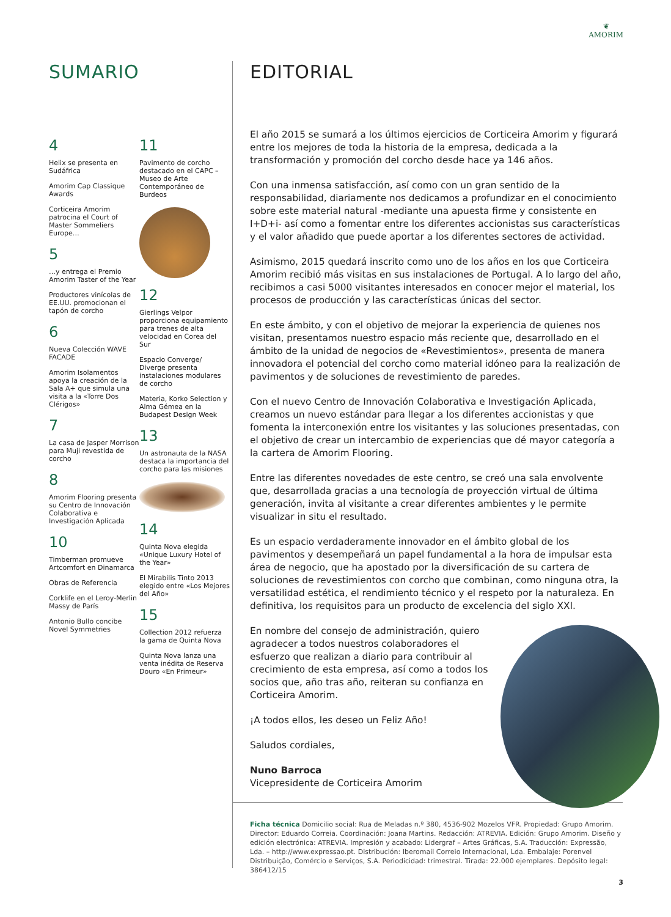❦
AMORIM
SUMARIO
4
Helix se presenta en Sudáfrica
Amorim Cap Classique Awards
Corticeira Amorim patrocina el Court of Master Sommeliers Europe…
5
…y entrega el Premio Amorim Taster of the Year
Productores vinícolas de EE.UU. promocionan el tapón de corcho
6
Nueva Colección WAVE FACADE
Amorim Isolamentos apoya la creación de la Sala A+ que simula una visita a la «Torre Dos Clérigos»
7
La casa de Jasper Morrison para Muji revestida de corcho
8
Amorim Flooring presenta su Centro de Innovación Colaborativa e Investigación Aplicada
10
Timberman promueve Artcomfort en Dinamarca
Obras de Referencia
Corklife en el Leroy-Merlin Massy de París
Antonio Bullo concibe Novel Symmetries
11
Pavimento de corcho destacado en el CAPC – Museo de Arte Contemporáneo de Burdeos
12
Gierlings Velpor proporciona equipamiento para trenes de alta velocidad en Corea del Sur
Espacio Converge/ Diverge presenta instalaciones modulares de corcho
Materia, Korko Selection y Alma Gémea en la Budapest Design Week
13
Un astronauta de la NASA destaca la importancia del corcho para las misiones
14
Quinta Nova elegida «Unique Luxury Hotel of the Year»
El Mirabilis Tinto 2013 elegido entre «Los Mejores del Año»
15
Collection 2012 refuerza la gama de Quinta Nova
Quinta Nova lanza una venta inédita de Reserva Douro «En Primeur»
EDITORIAL
El año 2015 se sumará a los últimos ejercicios de Corticeira Amorim y figurará entre los mejores de toda la historia de la empresa, dedicada a la transformación y promoción del corcho desde hace ya 146 años.
Con una inmensa satisfacción, así como con un gran sentido de la responsabilidad, diariamente nos dedicamos a profundizar en el conocimiento sobre este material natural -mediante una apuesta firme y consistente en I+D+i- así como a fomentar entre los diferentes accionistas sus características y el valor añadido que puede aportar a los diferentes sectores de actividad.
Asimismo, 2015 quedará inscrito como uno de los años en los que Corticeira Amorim recibió más visitas en sus instalaciones de Portugal. A lo largo del año, recibimos a casi 5000 visitantes interesados en conocer mejor el material, los procesos de producción y las características únicas del sector.
En este ámbito, y con el objetivo de mejorar la experiencia de quienes nos visitan, presentamos nuestro espacio más reciente que, desarrollado en el ámbito de la unidad de negocios de «Revestimientos», presenta de manera innovadora el potencial del corcho como material idóneo para la realización de pavimentos y de soluciones de revestimiento de paredes.
Con el nuevo Centro de Innovación Colaborativa e Investigación Aplicada, creamos un nuevo estándar para llegar a los diferentes accionistas y que fomenta la interconexión entre los visitantes y las soluciones presentadas, con el objetivo de crear un intercambio de experiencias que dé mayor categoría a la cartera de Amorim Flooring.
Entre las diferentes novedades de este centro, se creó una sala envolvente que, desarrollada gracias a una tecnología de proyección virtual de última generación, invita al visitante a crear diferentes ambientes y le permite visualizar in situ el resultado.
Es un espacio verdaderamente innovador en el ámbito global de los pavimentos y desempeñará un papel fundamental a la hora de impulsar esta área de negocio, que ha apostado por la diversificación de su cartera de soluciones de revestimientos con corcho que combinan, como ninguna otra, la versatilidad estética, el rendimiento técnico y el respeto por la naturaleza. En definitiva, los requisitos para un producto de excelencia del siglo XXI.
En nombre del consejo de administración, quiero agradecer a todos nuestros colaboradores el esfuerzo que realizan a diario para contribuir al crecimiento de esta empresa, así como a todos los socios que, año tras año, reiteran su confianza en Corticeira Amorim.
¡A todos ellos, les deseo un Feliz Año!
Saludos cordiales,
Nuno Barroca
Vicepresidente de Corticeira Amorim
Ficha técnica Domicilio social: Rua de Meladas n.º 380, 4536-902 Mozelos VFR. Propiedad: Grupo Amorim. Director: Eduardo Correia. Coordinación: Joana Martins. Redacción: ATREVIA. Edición: Grupo Amorim. Diseño y edición electrónica: ATREVIA. Impresión y acabado: Lidergraf – Artes Gráficas, S.A. Traducción: Expressão, Lda. – http://www.expressao.pt. Distribución: Iberomail Correio Internacional, Lda. Embalaje: Porenvel Distribuição, Comércio e Serviços, S.A. Periodicidad: trimestral. Tirada: 22.000 ejemplares. Depósito legal: 386412/15
3